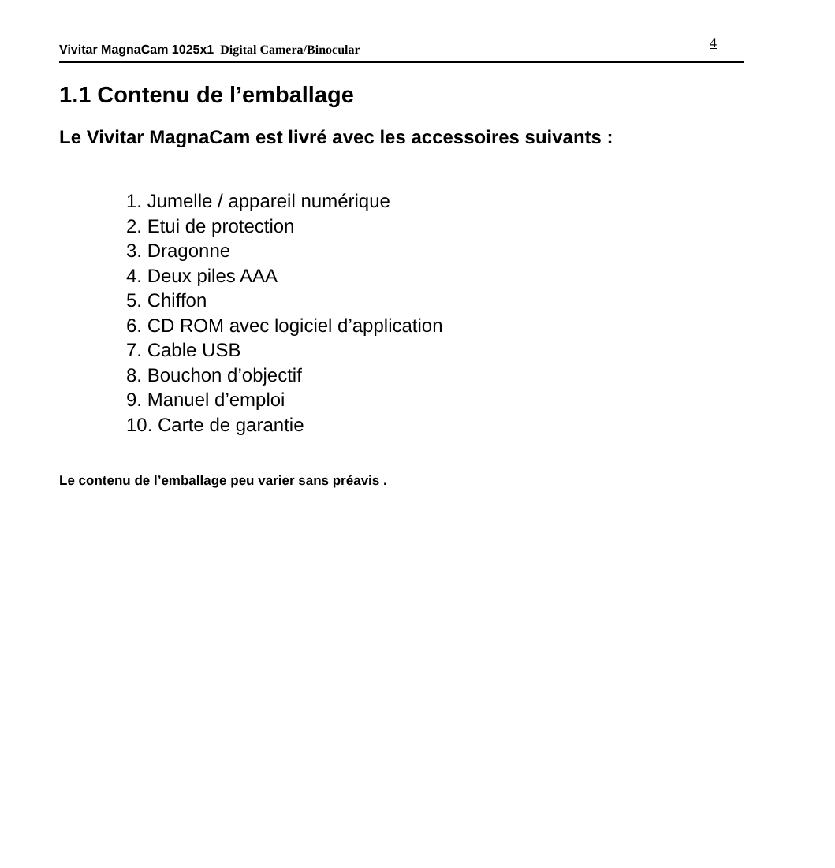Vivitar MagnaCam 1025x1 Digital Camera/Binocular
4
1.1 Contenu de l’emballage
Le Vivitar MagnaCam est livré avec les accessoires suivants :
1. Jumelle / appareil numérique
2. Etui de protection
3. Dragonne
4. Deux piles AAA
5. Chiffon
6. CD ROM avec logiciel d’application
7. Cable USB
8. Bouchon d’objectif
9. Manuel d’emploi
10. Carte de garantie
Le contenu de l’emballage peu varier sans préavis .